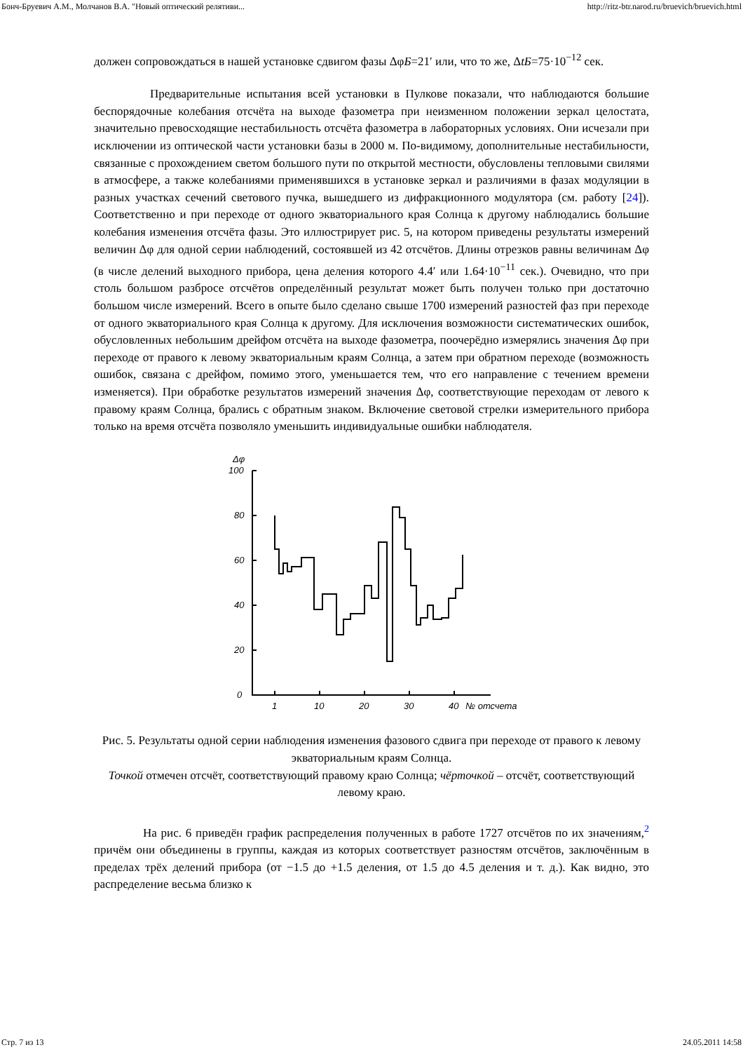Бонч-Бруевич А.М., Молчанов В.А. "Новый оптический релятиви... http://ritz-btr.narod.ru/bruevich/bruevich.html
должен сопровождаться в нашей установке сдвигом фазы ΔφБ=21′ или, что то же, ΔtБ=75·10<sup>−12</sup> сек.
Предварительные испытания всей установки в Пулкове показали, что наблюдаются большие беспорядочные колебания отсчёта на выходе фазометра при неизменном положении зеркал целостата, значительно превосходящие нестабильность отсчёта фазометра в лабораторных условиях. Они исчезали при исключении из оптической части установки базы в 2000 м. По-видимому, дополнительные нестабильности, связанные с прохождением светом большого пути по открытой местности, обусловлены тепловыми свилями в атмосфере, а также колебаниями применявшихся в установке зеркал и различиями в фазах модуляции в разных участках сечений светового пучка, вышедшего из дифракционного модулятора (см. работу [24]). Соответственно и при переходе от одного экваториального края Солнца к другому наблюдались большие колебания изменения отсчёта фазы. Это иллюстрирует рис. 5, на котором приведены результаты измерений величин Δφ для одной серии наблюдений, состоявшей из 42 отсчётов. Длины отрезков равны величинам Δφ (в числе делений выходного прибора, цена деления которого 4.4′ или 1.64·10<sup>−11</sup> сек.). Очевидно, что при столь большом разбросе отсчётов определённый результат может быть получен только при достаточно большом числе измерений. Всего в опыте было сделано свыше 1700 измерений разностей фаз при переходе от одного экваториального края Солнца к другому. Для исключения возможности систематических ошибок, обусловленных небольшим дрейфом отсчёта на выходе фазометра, поочерёдно измерялись значения Δφ при переходе от правого к левому экваториальным краям Солнца, а затем при обратном переходе (возможность ошибок, связана с дрейфом, помимо этого, уменьшается тем, что его направление с течением времени изменяется). При обработке результатов измерений значения Δφ, соответствующие переходам от левого к правому краям Солнца, брались с обратным знаком. Включение световой стрелки измерительного прибора только на время отсчёта позволяло уменьшить индивидуальные ошибки наблюдателя.
Δφ
100
80
60
40
20
0
1
10
20
30
40
№ отсчета
Рис. 5. Результаты одной серии наблюдения изменения фазового сдвига при переходе от правого к левому экваториальным краям Солнца.
Точкой отмечен отсчёт, соответствующий правому краю Солнца; чёрточкой – отсчёт, соответствующий левому краю.
На рис. 6 приведён график распределения полученных в работе 1727 отсчётов по их значениям,<sup>2</sup> причём они объединены в группы, каждая из которых соответствует разностям отсчётов, заключённым в пределах трёх делений прибора (от −1.5 до +1.5 деления, от 1.5 до 4.5 деления и т. д.). Как видно, это распределение весьма близко к
Стр. 7 из 13 24.05.2011 14:58